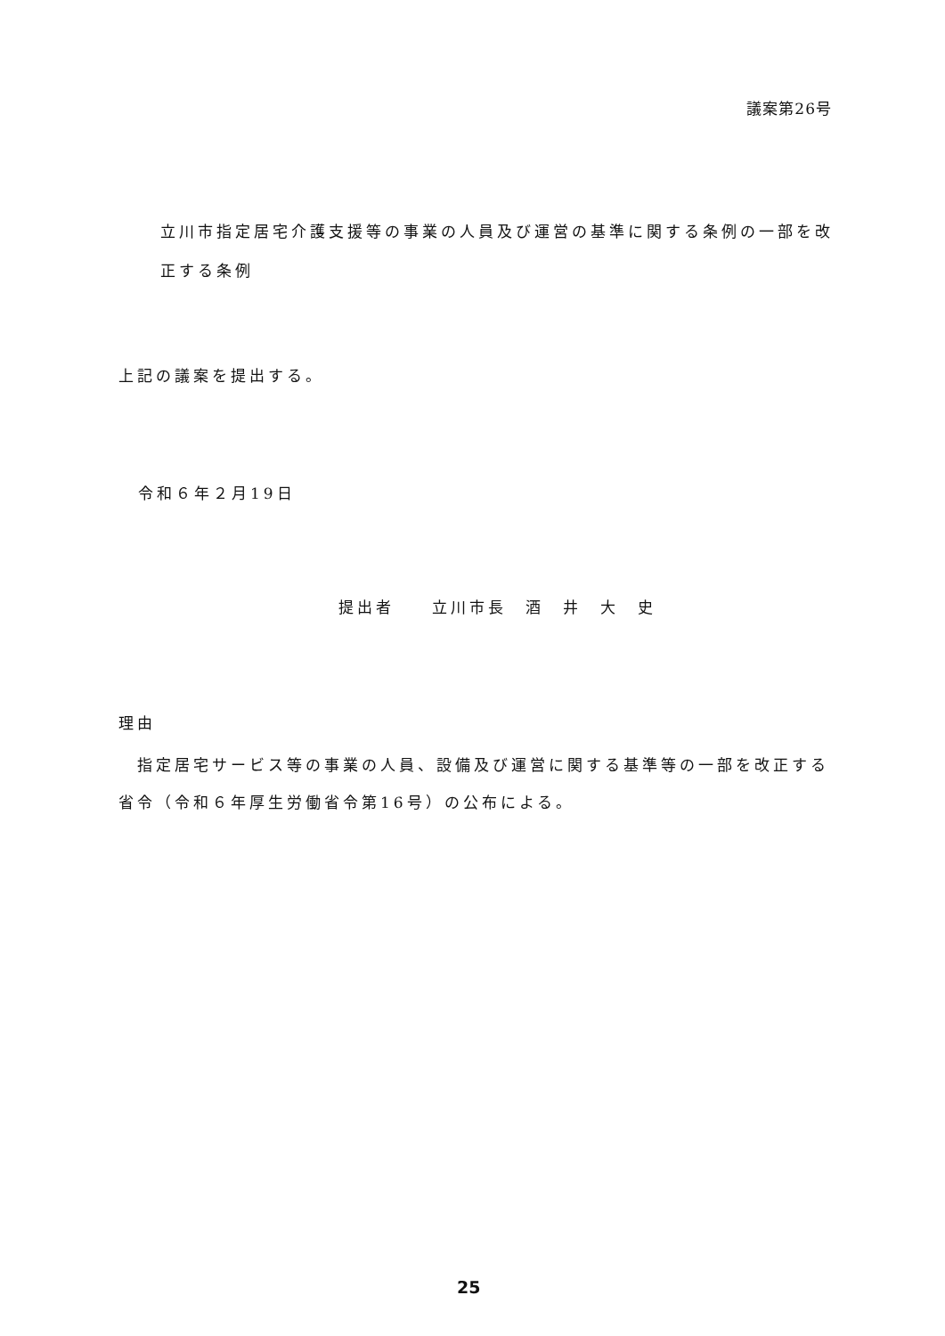議案第26号
立川市指定居宅介護支援等の事業の人員及び運営の基準に関する条例の一部を改正する条例
上記の議案を提出する。
令和６年２月19日
提出者　　立川市長　酒　井　大　史
理由
　指定居宅サービス等の事業の人員、設備及び運営に関する基準等の一部を改正する省令（令和６年厚生労働省令第16号）の公布による。
25